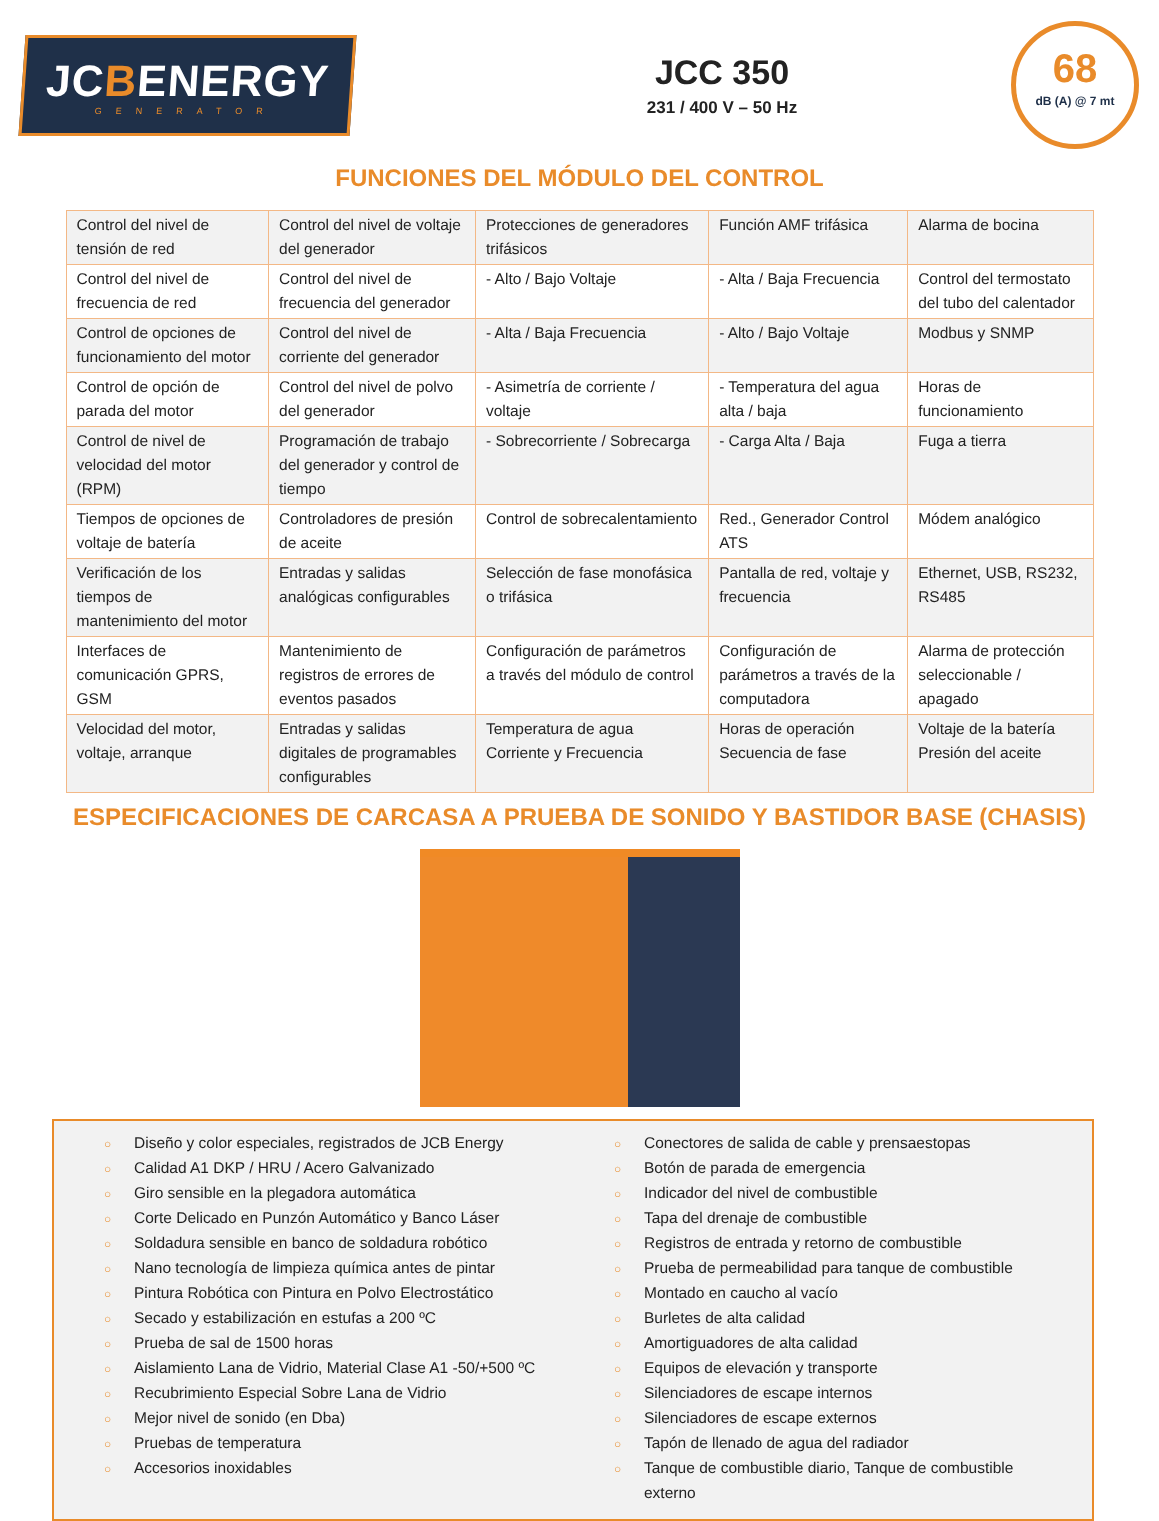JCBENERGY
GENERATOR
JCC 350
231 / 400 V – 50 Hz
68
dB (A) @ 7 mt
FUNCIONES DEL MÓDULO DEL CONTROL
| Control del nivel de tensión de red | Control del nivel de voltaje del generador | Protecciones de generadores trifásicos | Función AMF trifásica | Alarma de bocina |
| Control del nivel de frecuencia de red | Control del nivel de frecuencia del generador | - Alto / Bajo Voltaje | - Alta / Baja Frecuencia | Control del termostato del tubo del calentador |
| Control de opciones de funcionamiento del motor | Control del nivel de corriente del generador | - Alta / Baja Frecuencia | - Alto / Bajo Voltaje | Modbus y SNMP |
| Control de opción de parada del motor | Control del nivel de polvo del generador | - Asimetría de corriente / voltaje | - Temperatura del agua alta / baja | Horas de funcionamiento |
| Control de nivel de velocidad del motor (RPM) | Programación de trabajo del generador y control de tiempo | - Sobrecorriente / Sobrecarga | - Carga Alta / Baja | Fuga a tierra |
| Tiempos de opciones de voltaje de batería | Controladores de presión de aceite | Control de sobrecalentamiento | Red., Generador Control ATS | Módem analógico |
| Verificación de los tiempos de mantenimiento del motor | Entradas y salidas analógicas configurables | Selección de fase monofásica o trifásica | Pantalla de red, voltaje y frecuencia | Ethernet, USB, RS232, RS485 |
| Interfaces de comunicación GPRS, GSM | Mantenimiento de registros de errores de eventos pasados | Configuración de parámetros a través del módulo de control | Configuración de parámetros a través de la computadora | Alarma de protección seleccionable / apagado |
| Velocidad del motor, voltaje, arranque | Entradas y salidas digitales de programables configurables | Temperatura de agua Corriente y Frecuencia | Horas de operación Secuencia de fase | Voltaje de la batería Presión del aceite |
ESPECIFICACIONES DE CARCASA A PRUEBA DE SONIDO Y BASTIDOR BASE (CHASIS)
○ Diseño y color especiales, registrados de JCB Energy
○ Calidad A1 DKP / HRU / Acero Galvanizado
○ Giro sensible en la plegadora automática
○ Corte Delicado en Punzón Automático y Banco Láser
○ Soldadura sensible en banco de soldadura robótico
○ Nano tecnología de limpieza química antes de pintar
○ Pintura Robótica con Pintura en Polvo Electrostático
○ Secado y estabilización en estufas a 200 ºC
○ Prueba de sal de 1500 horas
○ Aislamiento Lana de Vidrio, Material Clase A1 -50/+500 ºC
○ Recubrimiento Especial Sobre Lana de Vidrio
○ Mejor nivel de sonido (en Dba)
○ Pruebas de temperatura
○ Accesorios inoxidables
○ Conectores de salida de cable y prensaestopas
○ Botón de parada de emergencia
○ Indicador del nivel de combustible
○ Tapa del drenaje de combustible
○ Registros de entrada y retorno de combustible
○ Prueba de permeabilidad para tanque de combustible
○ Montado en caucho al vacío
○ Burletes de alta calidad
○ Amortiguadores de alta calidad
○ Equipos de elevación y transporte
○ Silenciadores de escape internos
○ Silenciadores de escape externos
○ Tapón de llenado de agua del radiador
○ Tanque de combustible diario, Tanque de combustible externo